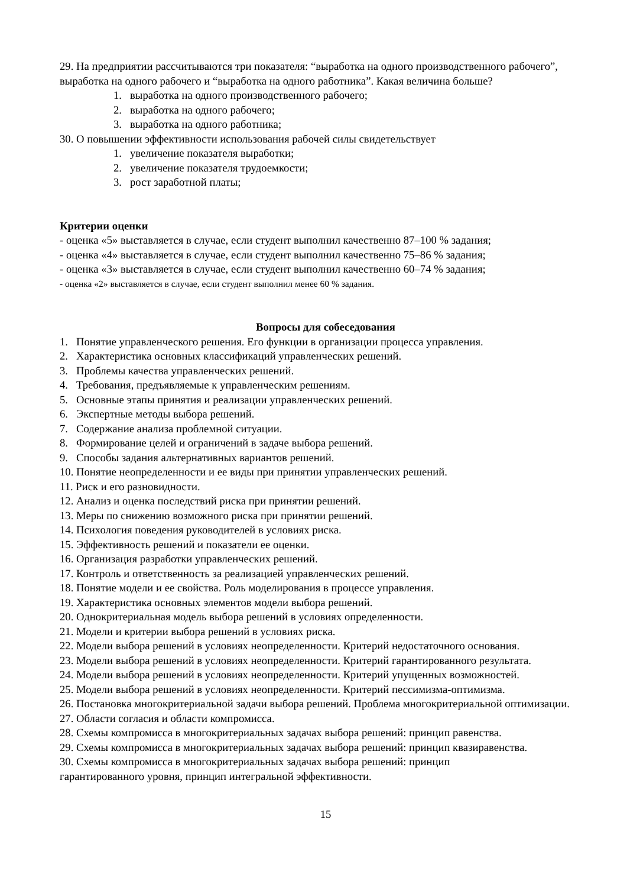29. На предприятии рассчитываются три показателя: “выработка на одного производственного рабочего”, выработка на одного рабочего и “выработка на одного работника”. Какая величина больше?
1. выработка на одного производственного рабочего;
2. выработка на одного рабочего;
3. выработка на одного работника;
30. О повышении эффективности использования рабочей силы свидетельствует
1. увеличение показателя выработки;
2. увеличение показателя трудоемкости;
3. рост заработной платы;
Критерии оценки
- оценка «5» выставляется в случае, если студент выполнил качественно 87–100 % задания;
- оценка «4» выставляется в случае, если студент выполнил качественно 75–86 % задания;
- оценка «3» выставляется в случае, если студент выполнил качественно 60–74 % задания;
- оценка «2» выставляется в случае, если студент выполнил менее 60 % задания.
Вопросы для собеседования
1. Понятие управленческого решения. Его функции в организации процесса управления.
2. Характеристика основных классификаций управленческих решений.
3. Проблемы качества управленческих решений.
4. Требования, предъявляемые к управленческим решениям.
5. Основные этапы принятия и реализации управленческих решений.
6. Экспертные методы выбора решений.
7. Содержание анализа проблемной ситуации.
8. Формирование целей и ограничений в задаче выбора решений.
9. Способы задания альтернативных вариантов решений.
10. Понятие неопределенности и ее виды при принятии управленческих решений.
11. Риск и его разновидности.
12. Анализ и оценка последствий риска при принятии решений.
13. Меры по снижению возможного риска при принятии решений.
14. Психология поведения руководителей в условиях риска.
15. Эффективность решений и показатели ее оценки.
16. Организация разработки управленческих решений.
17. Контроль и ответственность за реализацией управленческих решений.
18. Понятие модели и ее свойства. Роль моделирования в процессе управления.
19. Характеристика основных элементов модели выбора решений.
20. Однокритериальная модель выбора решений в условиях определенности.
21. Модели и критерии выбора решений в условиях риска.
22. Модели выбора решений в условиях неопределенности. Критерий недостаточного основания.
23. Модели выбора решений в условиях неопределенности. Критерий гарантированного результата.
24. Модели выбора решений в условиях неопределенности. Критерий упущенных возможностей.
25. Модели выбора решений в условиях неопределенности. Критерий пессимизма-оптимизма.
26. Постановка многокритериальной задачи выбора решений. Проблема многокритериальной оптимизации.
27. Области согласия и области компромисса.
28. Схемы компромисса в многокритериальных задачах выбора решений: принцип равенства.
29. Схемы компромисса в многокритериальных задачах выбора решений: принцип квазиравенства.
30. Схемы компромисса в многокритериальных задачах выбора решений: принцип
гарантированного уровня, принцип интегральной эффективности.
15